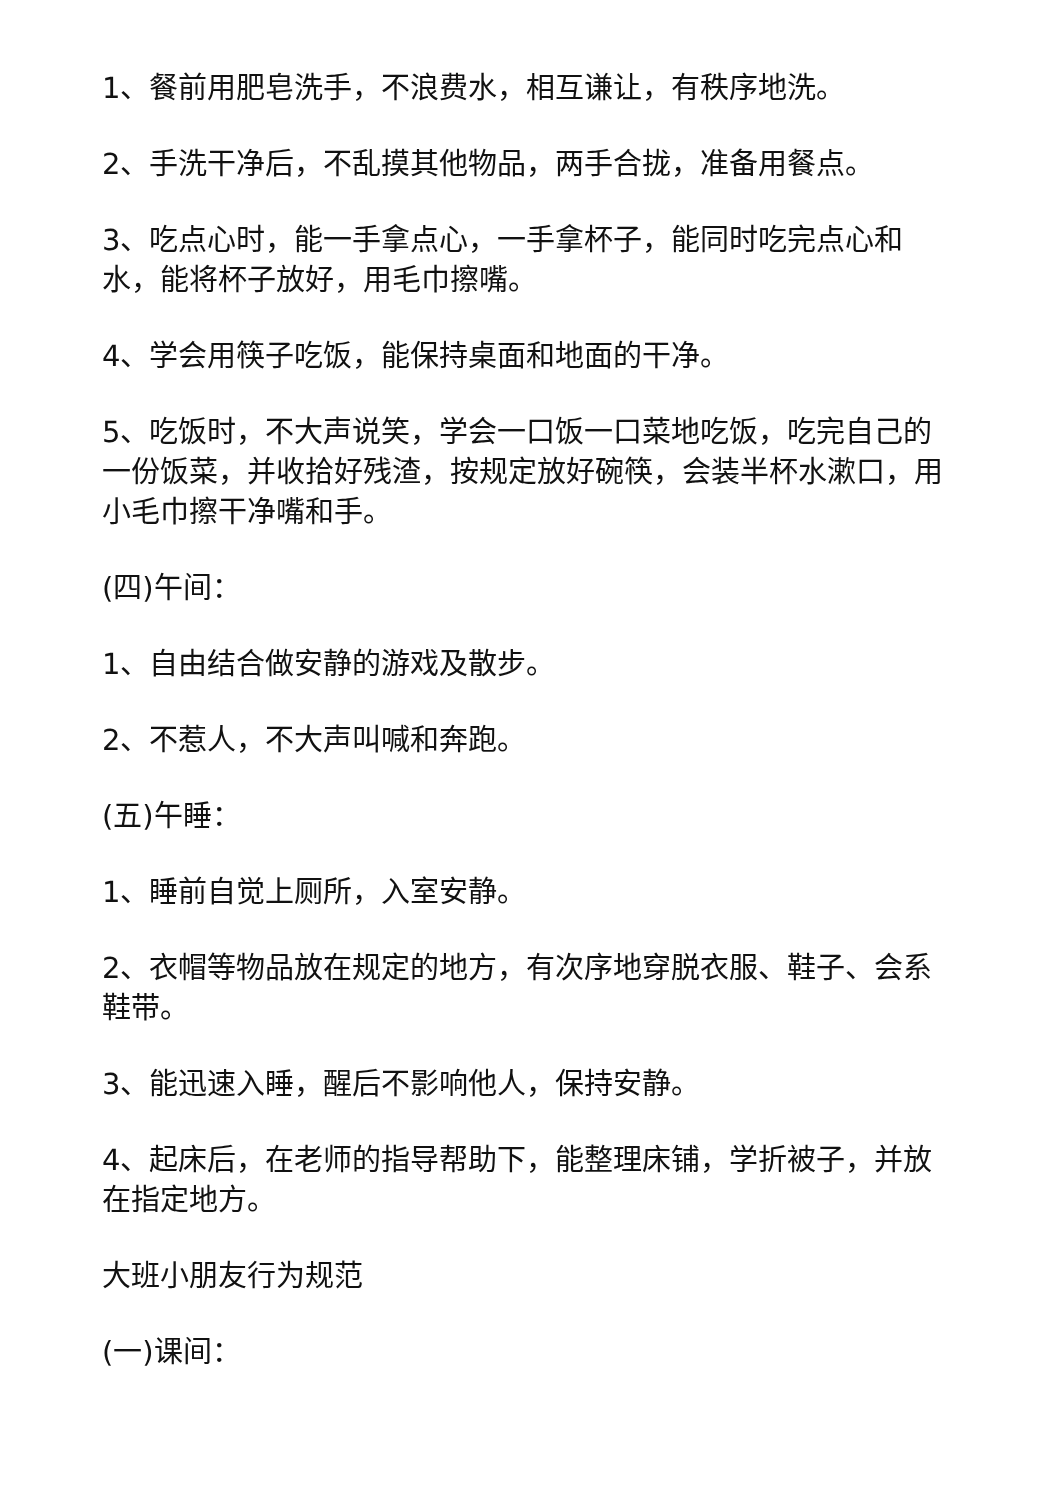1、餐前用肥皂洗手，不浪费水，相互谦让，有秩序地洗。
2、手洗干净后，不乱摸其他物品，两手合拢，准备用餐点。
3、吃点心时，能一手拿点心，一手拿杯子，能同时吃完点心和水，能将杯子放好，用毛巾擦嘴。
4、学会用筷子吃饭，能保持桌面和地面的干净。
5、吃饭时，不大声说笑，学会一口饭一口菜地吃饭，吃完自己的一份饭菜，并收拾好残渣，按规定放好碗筷，会装半杯水漱口，用小毛巾擦干净嘴和手。
(四)午间：
1、自由结合做安静的游戏及散步。
2、不惹人，不大声叫喊和奔跑。
(五)午睡：
1、睡前自觉上厕所，入室安静。
2、衣帽等物品放在规定的地方，有次序地穿脱衣服、鞋子、会系鞋带。
3、能迅速入睡，醒后不影响他人，保持安静。
4、起床后，在老师的指导帮助下，能整理床铺，学折被子，并放在指定地方。
大班小朋友行为规范
(一)课间：